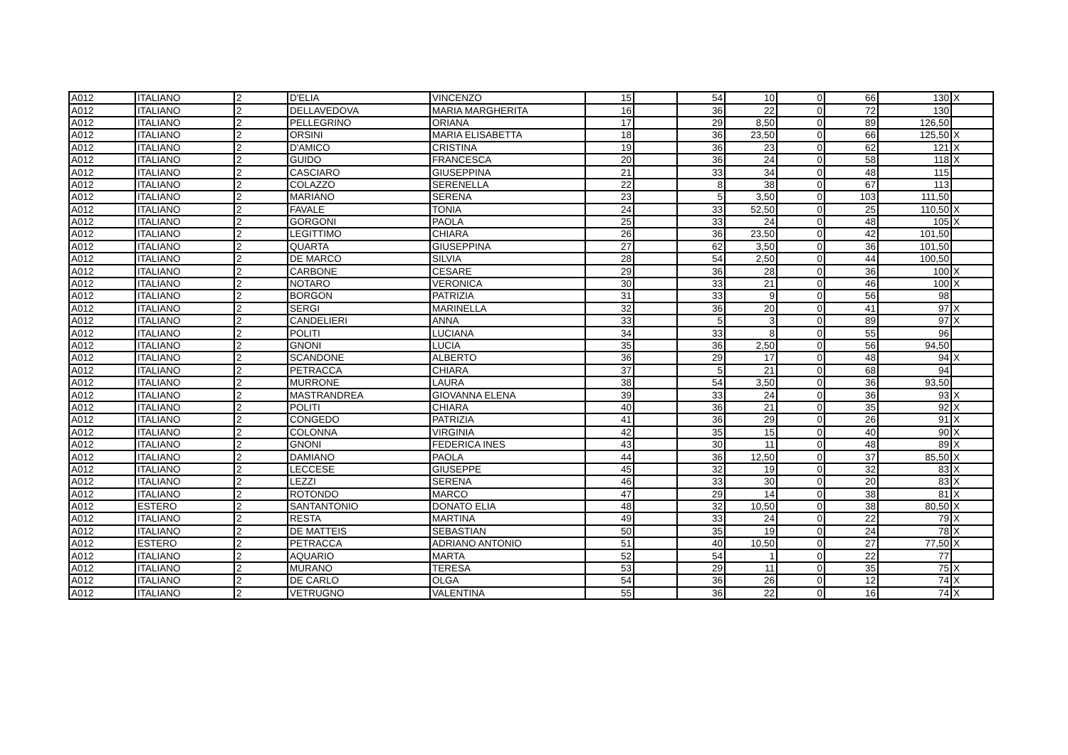| A012 | ITALIANO | 2 | D'ELIA | VINCENZO | 15 | | 54 | 10 | 0 | 66 | 130 | X |
| A012 | ITALIANO | 2 | DELLAVEDOVA | MARIA MARGHERITA | 16 | | 36 | 22 | 0 | 72 | 130 | |
| A012 | ITALIANO | 2 | PELLEGRINO | ORIANA | 17 | | 29 | 8,50 | 0 | 89 | 126,50 | |
| A012 | ITALIANO | 2 | ORSINI | MARIA ELISABETTA | 18 | | 36 | 23,50 | 0 | 66 | 125,50 | X |
| A012 | ITALIANO | 2 | D'AMICO | CRISTINA | 19 | | 36 | 23 | 0 | 62 | 121 | X |
| A012 | ITALIANO | 2 | GUIDO | FRANCESCA | 20 | | 36 | 24 | 0 | 58 | 118 | X |
| A012 | ITALIANO | 2 | CASCIARO | GIUSEPPINA | 21 | | 33 | 34 | 0 | 48 | 115 | |
| A012 | ITALIANO | 2 | COLAZZO | SERENELLA | 22 | | 8 | 38 | 0 | 67 | 113 | |
| A012 | ITALIANO | 2 | MARIANO | SERENA | 23 | | 5 | 3,50 | 0 | 103 | 111,50 | |
| A012 | ITALIANO | 2 | FAVALE | TONIA | 24 | | 33 | 52,50 | 0 | 25 | 110,50 | X |
| A012 | ITALIANO | 2 | GORGONI | PAOLA | 25 | | 33 | 24 | 0 | 48 | 105 | X |
| A012 | ITALIANO | 2 | LEGITTIMO | CHIARA | 26 | | 36 | 23,50 | 0 | 42 | 101,50 | |
| A012 | ITALIANO | 2 | QUARTA | GIUSEPPINA | 27 | | 62 | 3,50 | 0 | 36 | 101,50 | |
| A012 | ITALIANO | 2 | DE MARCO | SILVIA | 28 | | 54 | 2,50 | 0 | 44 | 100,50 | |
| A012 | ITALIANO | 2 | CARBONE | CESARE | 29 | | 36 | 28 | 0 | 36 | 100 | X |
| A012 | ITALIANO | 2 | NOTARO | VERONICA | 30 | | 33 | 21 | 0 | 46 | 100 | X |
| A012 | ITALIANO | 2 | BORGON | PATRIZIA | 31 | | 33 | 9 | 0 | 56 | 98 | |
| A012 | ITALIANO | 2 | SERGI | MARINELLA | 32 | | 36 | 20 | 0 | 41 | 97 | X |
| A012 | ITALIANO | 2 | CANDELIERI | ANNA | 33 | | 5 | 3 | 0 | 89 | 97 | X |
| A012 | ITALIANO | 2 | POLITI | LUCIANA | 34 | | 33 | 8 | 0 | 55 | 96 | |
| A012 | ITALIANO | 2 | GNONI | LUCIA | 35 | | 36 | 2,50 | 0 | 56 | 94,50 | |
| A012 | ITALIANO | 2 | SCANDONE | ALBERTO | 36 | | 29 | 17 | 0 | 48 | 94 | X |
| A012 | ITALIANO | 2 | PETRACCA | CHIARA | 37 | | 5 | 21 | 0 | 68 | 94 | |
| A012 | ITALIANO | 2 | MURRONE | LAURA | 38 | | 54 | 3,50 | 0 | 36 | 93,50 | |
| A012 | ITALIANO | 2 | MASTRANDREA | GIOVANNA ELENA | 39 | | 33 | 24 | 0 | 36 | 93 | X |
| A012 | ITALIANO | 2 | POLITI | CHIARA | 40 | | 36 | 21 | 0 | 35 | 92 | X |
| A012 | ITALIANO | 2 | CONGEDO | PATRIZIA | 41 | | 36 | 29 | 0 | 26 | 91 | X |
| A012 | ITALIANO | 2 | COLONNA | VIRGINIA | 42 | | 35 | 15 | 0 | 40 | 90 | X |
| A012 | ITALIANO | 2 | GNONI | FEDERICA INES | 43 | | 30 | 11 | 0 | 48 | 89 | X |
| A012 | ITALIANO | 2 | DAMIANO | PAOLA | 44 | | 36 | 12,50 | 0 | 37 | 85,50 | X |
| A012 | ITALIANO | 2 | LECCESE | GIUSEPPE | 45 | | 32 | 19 | 0 | 32 | 83 | X |
| A012 | ITALIANO | 2 | LEZZI | SERENA | 46 | | 33 | 30 | 0 | 20 | 83 | X |
| A012 | ITALIANO | 2 | ROTONDO | MARCO | 47 | | 29 | 14 | 0 | 38 | 81 | X |
| A012 | ESTERO | 2 | SANTANTONIO | DONATO ELIA | 48 | | 32 | 10,50 | 0 | 38 | 80,50 | X |
| A012 | ITALIANO | 2 | RESTA | MARTINA | 49 | | 33 | 24 | 0 | 22 | 79 | X |
| A012 | ITALIANO | 2 | DE MATTEIS | SEBASTIAN | 50 | | 35 | 19 | 0 | 24 | 78 | X |
| A012 | ESTERO | 2 | PETRACCA | ADRIANO ANTONIO | 51 | | 40 | 10,50 | 0 | 27 | 77,50 | X |
| A012 | ITALIANO | 2 | AQUARIO | MARTA | 52 | | 54 | 1 | 0 | 22 | 77 | |
| A012 | ITALIANO | 2 | MURANO | TERESA | 53 | | 29 | 11 | 0 | 35 | 75 | X |
| A012 | ITALIANO | 2 | DE CARLO | OLGA | 54 | | 36 | 26 | 0 | 12 | 74 | X |
| A012 | ITALIANO | 2 | VETRUGNO | VALENTINA | 55 | | 36 | 22 | 0 | 16 | 74 | X |